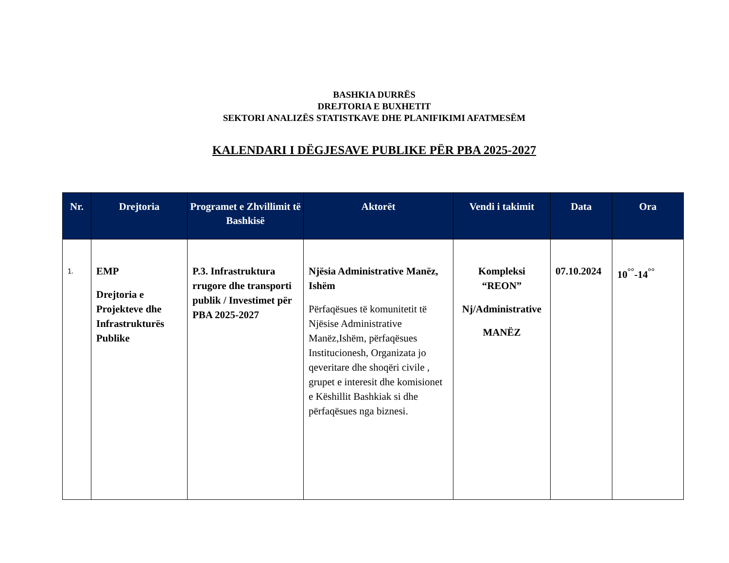BASHKIA DURRËS
DREJTORIA E BUXHETIT
SEKTORI ANALIZËS STATISTKAVE DHE PLANIFIKIMI AFATMESËM
KALENDARI I DËGJESAVE PUBLIKE PËR PBA 2025-2027
| Nr. | Drejtoria | Programet e Zhvillimit të Bashkisë | Aktorët | Vendi i takimit | Data | Ora |
| --- | --- | --- | --- | --- | --- | --- |
| 1. | EMP Drejtoria e Projekteve dhe Infrastrukturës Publike | P.3. Infrastruktura rrugore dhe transporti publik / Investimet për PBA 2025-2027 | Njësia Administrative Manëz, Ishëm Përfaqësues të komunitetit të Njësise Administrative Manëz,Ishëm, përfaqësues Institucionesh, Organizata jo qeveritare dhe shoqëri civile , grupet e interesit dhe komisionet e Këshillit Bashkiak si dhe përfaqësues nga biznesi. | Kompleksi “REON” Nj/Administrative MANËZ | 07.10.2024 | 10<sup>°°</sup>-14<sup>°°</sup> |